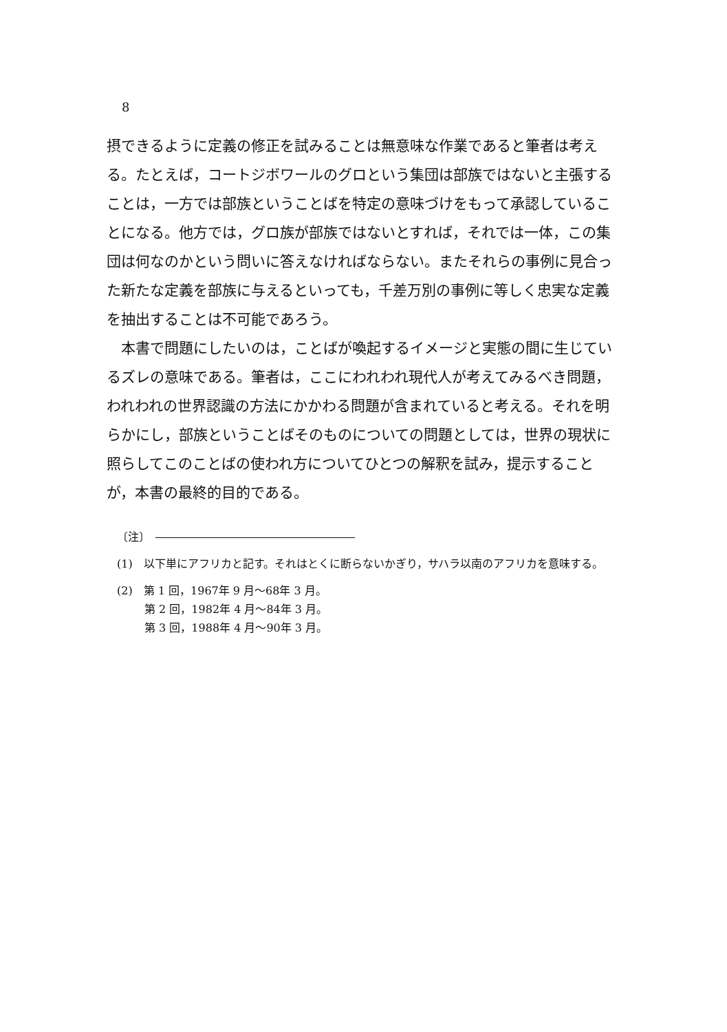8
摂できるように定義の修正を試みることは無意味な作業であると筆者は考える。たとえば，コートジボワールのグロという集団は部族ではないと主張することは，一方では部族ということばを特定の意味づけをもって承認していることになる。他方では，グロ族が部族ではないとすれば，それでは一体，この集団は何なのかという問いに答えなければならない。またそれらの事例に見合った新たな定義を部族に与えるといっても，千差万別の事例に等しく忠実な定義を抽出することは不可能であろう。
　本書で問題にしたいのは，ことばが喚起するイメージと実態の間に生じているズレの意味である。筆者は，ここにわれわれ現代人が考えてみるべき問題，われわれの世界認識の方法にかかわる問題が含まれていると考える。それを明らかにし，部族ということばそのものについての問題としては，世界の現状に照らしてこのことばの使われ方についてひとつの解釈を試み，提示することが，本書の最終的目的である。
〔注〕
(1)　以下単にアフリカと記す。それはとくに断らないかぎり，サハラ以南のアフリカを意味する。
(2)　第 1 回，1967年 9 月～68年 3 月。
第 2 回，1982年 4 月～84年 3 月。
第 3 回，1988年 4 月～90年 3 月。